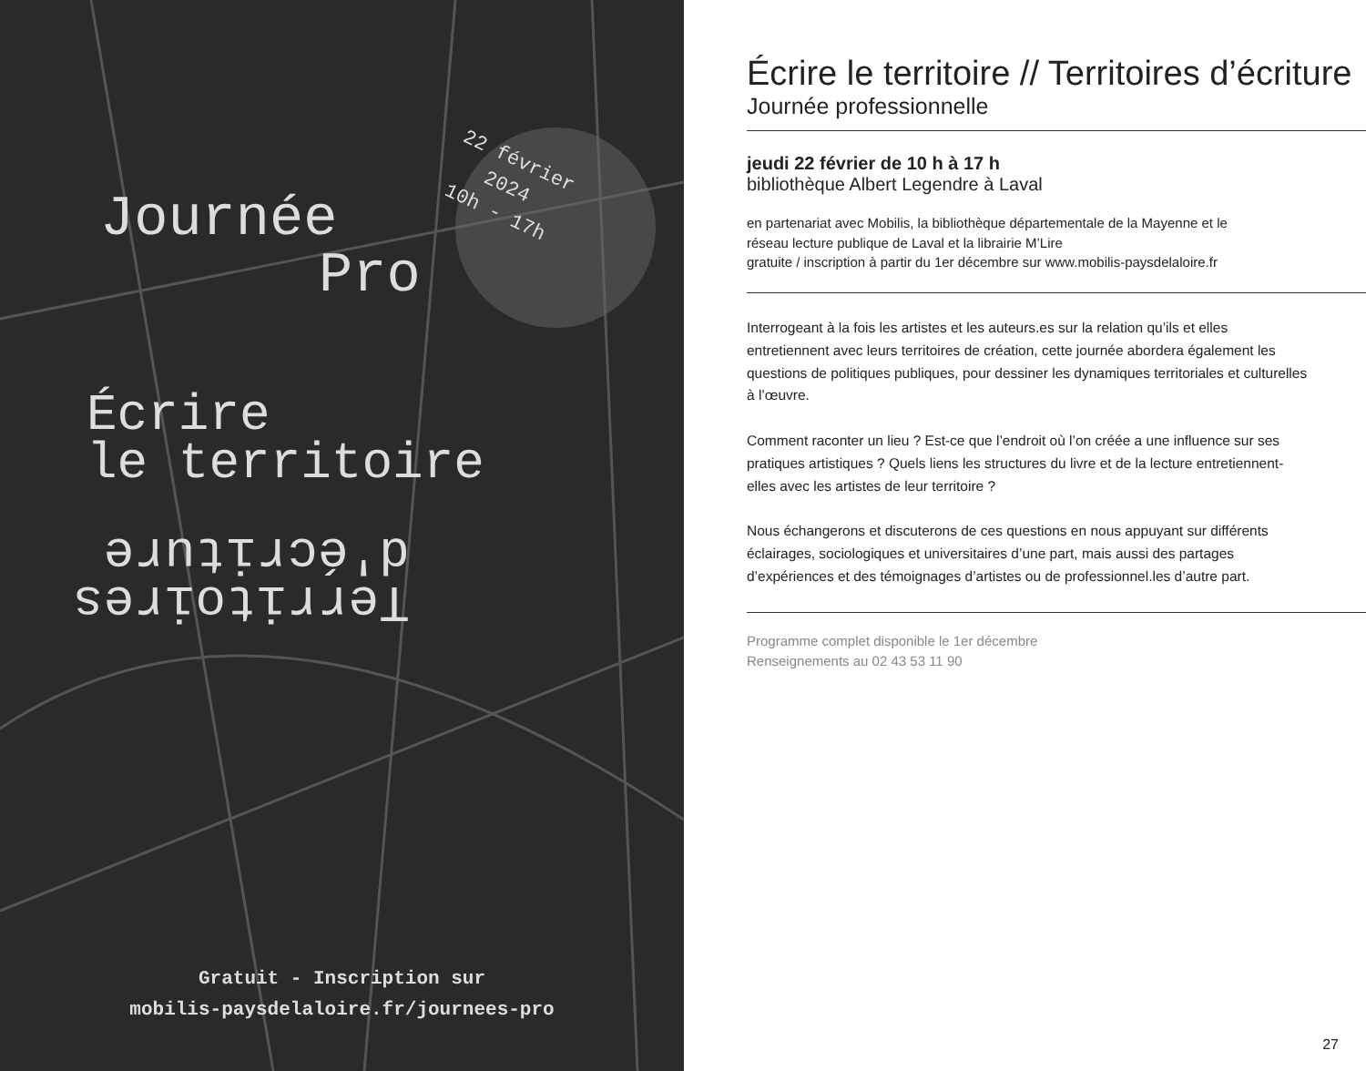22 février
2024
10h - 17h
Journée
Pro
Écrire
le territoire
Territoires
d'écriture
Gratuit - Inscription sur
mobilis-paysdelaloire.fr/journees-pro
Écrire le territoire // Territoires d’écriture
Journée professionnelle
jeudi 22 février de 10 h à 17 h
bibliothèque Albert Legendre à Laval
en partenariat avec Mobilis, la bibliothèque départementale de la Mayenne et le
réseau lecture publique de Laval et la librairie M’Lire
gratuite / inscription à partir du 1er décembre sur www.mobilis-paysdelaloire.fr
Interrogeant à la fois les artistes et les auteurs.es sur la relation qu’ils et elles entretiennent avec leurs territoires de création, cette journée abordera également les questions de politiques publiques, pour dessiner les dynamiques territoriales et culturelles à l’œuvre.
Comment raconter un lieu ? Est-ce que l’endroit où l’on créée a une influence sur ses pratiques artistiques ? Quels liens les structures du livre et de la lecture entretiennent-elles avec les artistes de leur territoire ?
Nous échangerons et discuterons de ces questions en nous appuyant sur différents éclairages, sociologiques et universitaires d’une part, mais aussi des partages d’expériences et des témoignages d’artistes ou de professionnel.les d’autre part.
Programme complet disponible le 1er décembre
Renseignements au 02 43 53 11 90
27